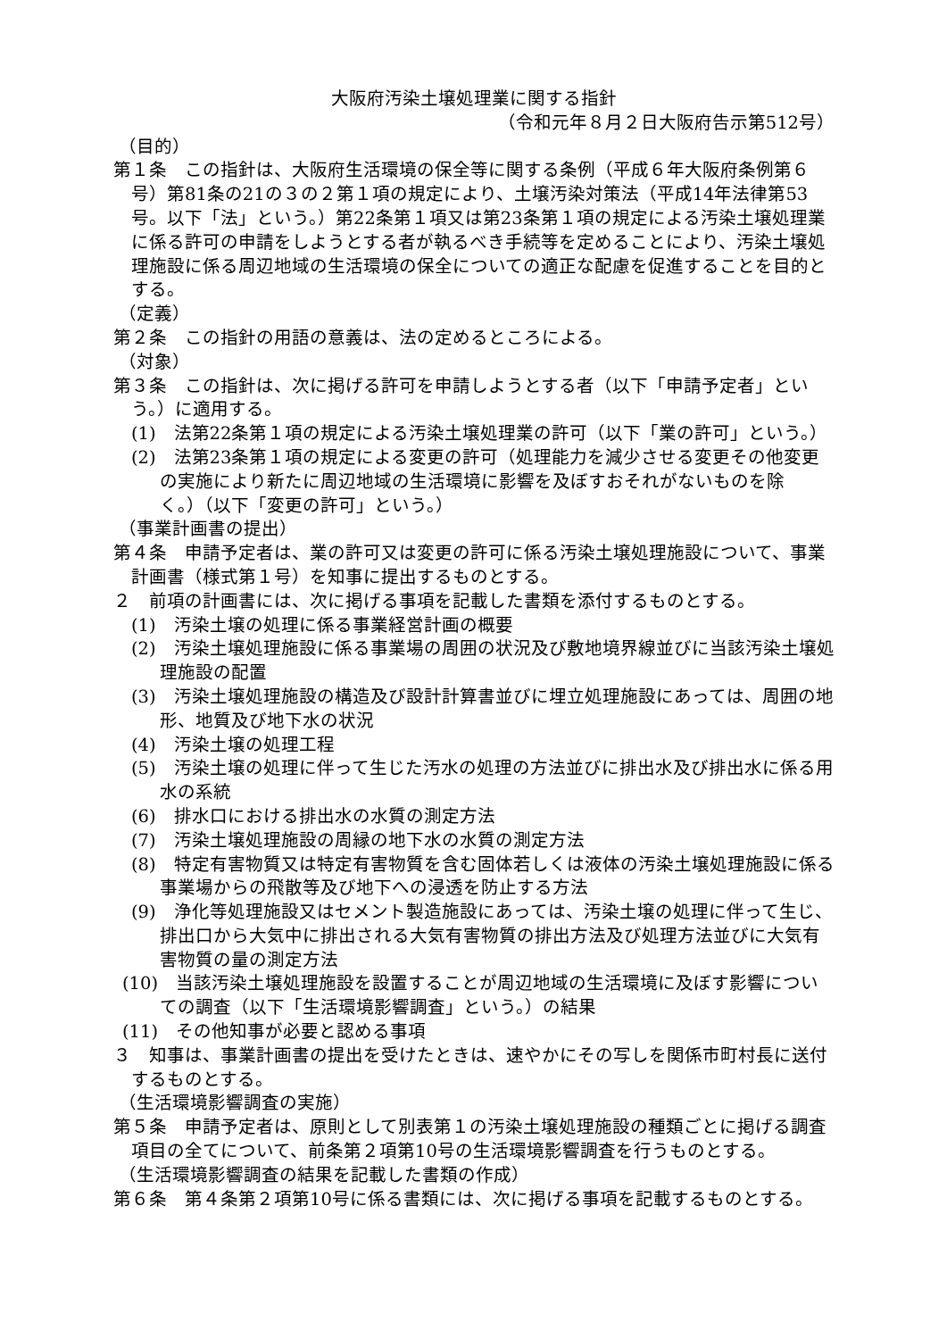大阪府汚染土壌処理業に関する指針
（令和元年８月２日大阪府告示第512号）
（目的）
第１条　この指針は、大阪府生活環境の保全等に関する条例（平成６年大阪府条例第６号）第81条の21の３の２第１項の規定により、土壌汚染対策法（平成14年法律第53号。以下「法」という。）第22条第１項又は第23条第１項の規定による汚染土壌処理業に係る許可の申請をしようとする者が執るべき手続等を定めることにより、汚染土壌処理施設に係る周辺地域の生活環境の保全についての適正な配慮を促進することを目的とする。
（定義）
第２条　この指針の用語の意義は、法の定めるところによる。
（対象）
第３条　この指針は、次に掲げる許可を申請しようとする者（以下「申請予定者」という。）に適用する。
(1)　法第22条第１項の規定による汚染土壌処理業の許可（以下「業の許可」という。）
(2)　法第23条第１項の規定による変更の許可（処理能力を減少させる変更その他変更の実施により新たに周辺地域の生活環境に影響を及ぼすおそれがないものを除く。）（以下「変更の許可」という。）
（事業計画書の提出）
第４条　申請予定者は、業の許可又は変更の許可に係る汚染土壌処理施設について、事業計画書（様式第１号）を知事に提出するものとする。
２　前項の計画書には、次に掲げる事項を記載した書類を添付するものとする。
(1)　汚染土壌の処理に係る事業経営計画の概要
(2)　汚染土壌処理施設に係る事業場の周囲の状況及び敷地境界線並びに当該汚染土壌処理施設の配置
(3)　汚染土壌処理施設の構造及び設計計算書並びに埋立処理施設にあっては、周囲の地形、地質及び地下水の状況
(4)　汚染土壌の処理工程
(5)　汚染土壌の処理に伴って生じた汚水の処理の方法並びに排出水及び排出水に係る用水の系統
(6)　排水口における排出水の水質の測定方法
(7)　汚染土壌処理施設の周縁の地下水の水質の測定方法
(8)　特定有害物質又は特定有害物質を含む固体若しくは液体の汚染土壌処理施設に係る事業場からの飛散等及び地下への浸透を防止する方法
(9)　浄化等処理施設又はセメント製造施設にあっては、汚染土壌の処理に伴って生じ、排出口から大気中に排出される大気有害物質の排出方法及び処理方法並びに大気有害物質の量の測定方法
(10)　当該汚染土壌処理施設を設置することが周辺地域の生活環境に及ぼす影響についての調査（以下「生活環境影響調査」という。）の結果
(11)　その他知事が必要と認める事項
３　知事は、事業計画書の提出を受けたときは、速やかにその写しを関係市町村長に送付するものとする。
（生活環境影響調査の実施）
第５条　申請予定者は、原則として別表第１の汚染土壌処理施設の種類ごとに掲げる調査項目の全てについて、前条第２項第10号の生活環境影響調査を行うものとする。
（生活環境影響調査の結果を記載した書類の作成）
第６条　第４条第２項第10号に係る書類には、次に掲げる事項を記載するものとする。